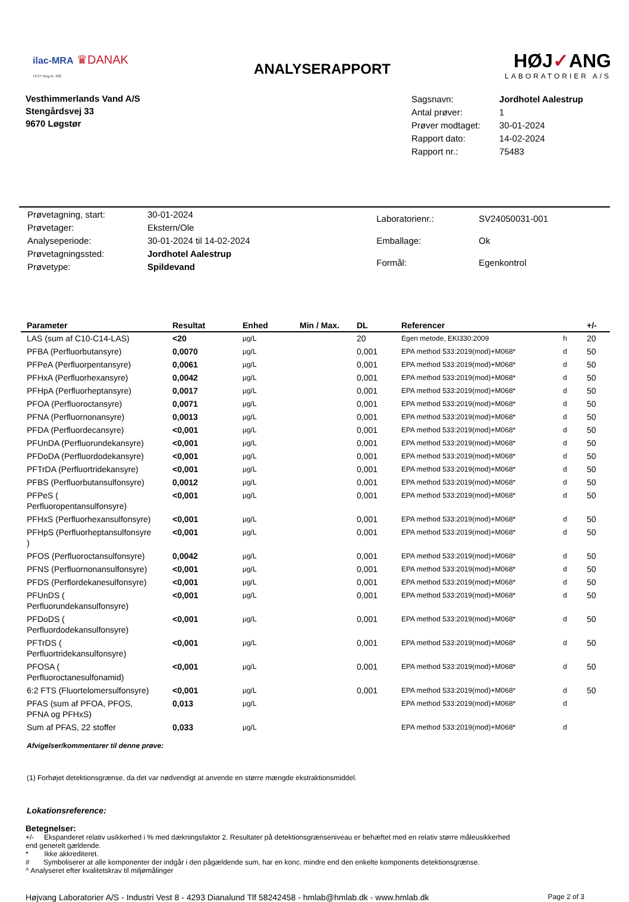ilac-MRA ♛DANAK
TEST Reg.nr. 428
ANALYSERAPPORT
HØJ✓ANG
LABORATORIER A/S
Vesthimmerlands Vand A/S
Stengårdsvej 33
9670 Løgstør
| Sagsnavn: | Jordhotel Aalestrup |
| Antal prøver: | 1 |
| Prøver modtaget: | 30-01-2024 |
| Rapport dato: | 14-02-2024 |
| Rapport nr.: | 75483 |
| Prøvetagning, start: | 30-01-2024 |
| Prøvetager: | Ekstern/Ole |
| Analyseperiode: | 30-01-2024 til 14-02-2024 |
| Prøvetagningssted: | Jordhotel Aalestrup |
| Prøvetype: | Spildevand |
| Laboratorienr.: | SV24050031-001 |
| Emballage: | Ok |
| Formål: | Egenkontrol |
| Parameter | Resultat | Enhed | Min / Max. | DL | Referencer | | +/- |
| --- | --- | --- | --- | --- | --- | --- | --- |
| LAS (sum af C10-C14-LAS) | <20 | µg/L | | 20 | Egen metode, EKI330:2009 | h | 20 |
| PFBA (Perfluorbutansyre) | 0,0070 | µg/L | | 0,001 | EPA method 533:2019(mod)+M068* | d | 50 |
| PFPeA (Perfluorpentansyre) | 0,0061 | µg/L | | 0,001 | EPA method 533:2019(mod)+M068* | d | 50 |
| PFHxA (Perfluorhexansyre) | 0,0042 | µg/L | | 0,001 | EPA method 533:2019(mod)+M068* | d | 50 |
| PFHpA (Perfluorheptansyre) | 0,0017 | µg/L | | 0,001 | EPA method 533:2019(mod)+M068* | d | 50 |
| PFOA (Perfluoroctansyre) | 0,0071 | µg/L | | 0,001 | EPA method 533:2019(mod)+M068* | d | 50 |
| PFNA (Perfluornonansyre) | 0,0013 | µg/L | | 0,001 | EPA method 533:2019(mod)+M068* | d | 50 |
| PFDA (Perfluordecansyre) | <0,001 | µg/L | | 0,001 | EPA method 533:2019(mod)+M068* | d | 50 |
| PFUnDA (Perfluorundekansyre) | <0,001 | µg/L | | 0,001 | EPA method 533:2019(mod)+M068* | d | 50 |
| PFDoDA (Perfluordodekansyre) | <0,001 | µg/L | | 0,001 | EPA method 533:2019(mod)+M068* | d | 50 |
| PFTrDA (Perfluortridekansyre) | <0,001 | µg/L | | 0,001 | EPA method 533:2019(mod)+M068* | d | 50 |
| PFBS (Perfluorbutansulfonsyre) | 0,0012 | µg/L | | 0,001 | EPA method 533:2019(mod)+M068* | d | 50 |
| PFPeS ( Perfluoropentansulfonsyre) | <0,001 | µg/L | | 0,001 | EPA method 533:2019(mod)+M068* | d | 50 |
| PFHxS (Perfluorhexansulfonsyre) | <0,001 | µg/L | | 0,001 | EPA method 533:2019(mod)+M068* | d | 50 |
| PFHpS (Perfluorheptansulfonsyre ) | <0,001 | µg/L | | 0,001 | EPA method 533:2019(mod)+M068* | d | 50 |
| PFOS (Perfluoroctansulfonsyre) | 0,0042 | µg/L | | 0,001 | EPA method 533:2019(mod)+M068* | d | 50 |
| PFNS (Perfluornonansulfonsyre) | <0,001 | µg/L | | 0,001 | EPA method 533:2019(mod)+M068* | d | 50 |
| PFDS (Perflordekanesulfonsyre) | <0,001 | µg/L | | 0,001 | EPA method 533:2019(mod)+M068* | d | 50 |
| PFUnDS ( Perfluorundekansulfonsyre) | <0,001 | µg/L | | 0,001 | EPA method 533:2019(mod)+M068* | d | 50 |
| PFDoDS ( Perfluordodekansulfonsyre) | <0,001 | µg/L | | 0,001 | EPA method 533:2019(mod)+M068* | d | 50 |
| PFTrDS ( Perfluortridekansulfonsyre) | <0,001 | µg/L | | 0,001 | EPA method 533:2019(mod)+M068* | d | 50 |
| PFOSA ( Perfluoroctanesulfonamid) | <0,001 | µg/L | | 0,001 | EPA method 533:2019(mod)+M068* | d | 50 |
| 6:2 FTS (Fluortelomersulfonsyre) | <0,001 | µg/L | | 0,001 | EPA method 533:2019(mod)+M068* | d | 50 |
| PFAS (sum af PFOA, PFOS, PFNA og PFHxS) | 0,013 | µg/L | | | EPA method 533:2019(mod)+M068* | d | |
| Sum af PFAS, 22 stoffer | 0,033 | µg/L | | | EPA method 533:2019(mod)+M068* | d | |
Afvigelser/kommentarer til denne prøve:
(1) Forhøjet detektionsgrænse, da det var nødvendigt at anvende en større mængde ekstraktionsmiddel.
Lokationsreference:
Betegnelser:
+/- Ekspanderet relativ usikkerhed i % med dækningsfaktor 2. Resultater på detektionsgrænseniveau er behæftet med en relativ større måleusikkerhed
end generelt gældende.
* Ikke akkrediteret.
# Symboliserer at alle komponenter der indgår i den pågældende sum, har en konc. mindre end den enkelte komponents detektionsgrænse.
^ Analyseret efter kvalitetskrav til miljømålinger
Højvang Laboratorier A/S - Industri Vest 8 - 4293 Dianalund Tlf 58242458 - hmlab@hmlab.dk - www.hmlab.dk Page 2 of 3